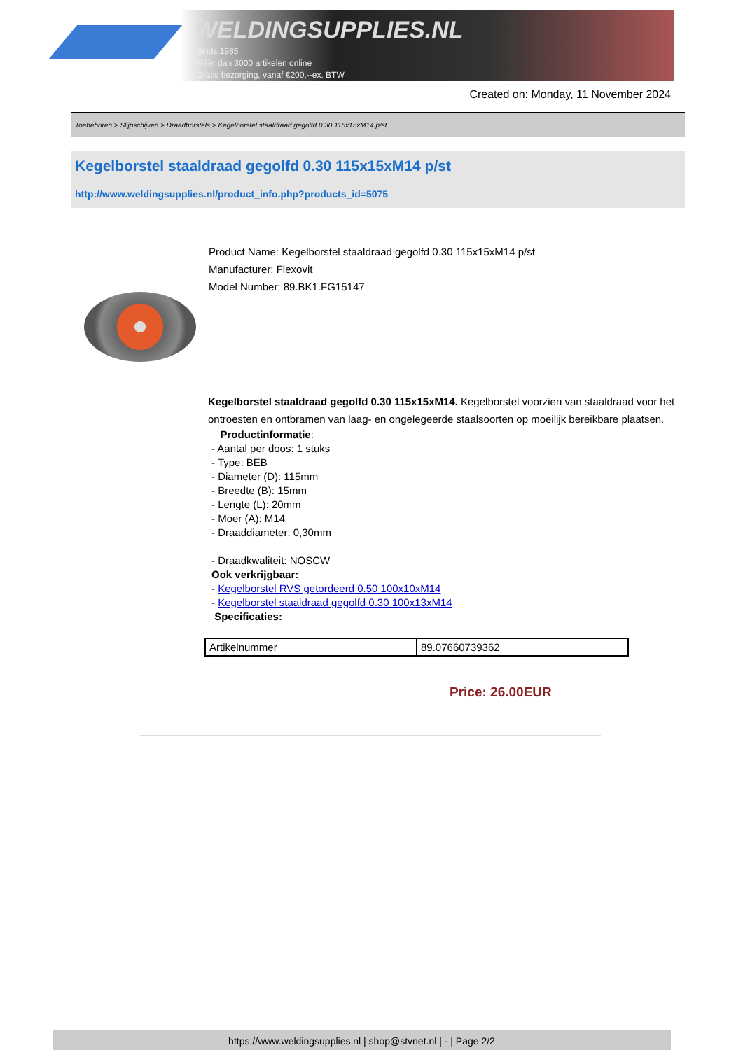WELDINGSUPPLIES.NL
- Sinds 1985
- Méér dan 3000 artikelen online
- Gratis bezorging, vanaf €200,--ex. BTW
Created on: Monday, 11 November 2024
Toebehoren > Slijpschijven > Draadborstels > Kegelborstel staaldraad gegolfd 0.30 115x15xM14 p/st
Kegelborstel staaldraad gegolfd 0.30 115x15xM14 p/st
http://www.weldingsupplies.nl/product_info.php?products_id=5075
Product Name: Kegelborstel staaldraad gegolfd 0.30 115x15xM14 p/st
Manufacturer: Flexovit
Model Number: 89.BK1.FG15147
Kegelborstel staaldraad gegolfd 0.30 115x15xM14. Kegelborstel voorzien van staaldraad voor het ontroesten en ontbramen van laag- en ongelegeerde staalsoorten op moeilijk bereikbare plaatsen.
Productinformatie:
- Aantal per doos: 1 stuks
- Type: BEB
- Diameter (D): 115mm
- Breedte (B): 15mm
- Lengte (L): 20mm
- Moer (A): M14
- Draaddiameter: 0,30mm
- Draadkwaliteit: NOSCW
Ook verkrijgbaar:
- Kegelborstel RVS getordeerd 0.50 100x10xM14
- Kegelborstel staaldraad gegolfd 0.30 100x13xM14
Specificaties:
| Artikelnummer | 89.07660739362 |
Price: 26.00EUR
https://www.weldingsupplies.nl | shop@stvnet.nl | - | Page 2/2